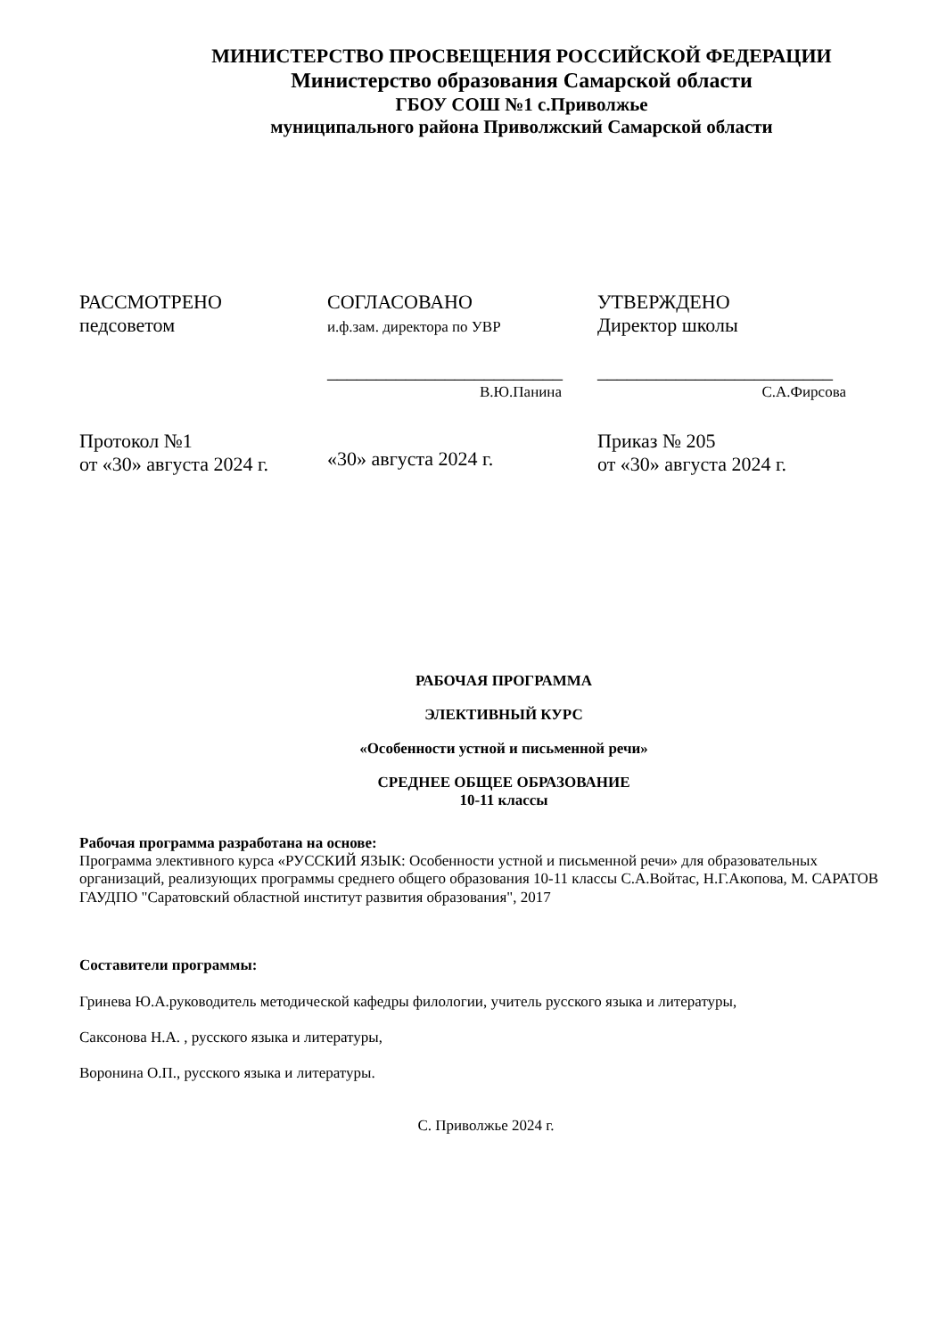МИНИСТЕРСТВО ПРОСВЕЩЕНИЯ РОССИЙСКОЙ ФЕДЕРАЦИИ
Министерство образования Самарской области
ГБОУ СОШ №1 с.Приволжье
муниципального района Приволжский Самарской области
| РАССМОТРЕНО педсоветом | СОГЛАСОВАНО и.ф.зам. директора по УВР ________________________ В.Ю.Панина | УТВЕРЖДЕНО Директор школы ________________________ С.А.Фирсова |
| Протокол №1 от «30» августа 2024 г. | «30» августа 2024 г. | Приказ № 205 от «30» августа 2024 г. |
РАБОЧАЯ ПРОГРАММА
ЭЛЕКТИВНЫЙ КУРС
«Особенности устной и письменной речи»
СРЕДНЕЕ ОБЩЕЕ ОБРАЗОВАНИЕ
10-11 классы
Рабочая программа разработана на основе:
Программа элективного курса «РУССКИЙ ЯЗЫК: Особенности устной и письменной речи» для образовательных организаций, реализующих программы среднего общего образования 10-11 классы С.А.Войтас, Н.Г.Акопова, М. САРАТОВ ГАУДПО "Саратовский областной институт развития образования", 2017
Составители программы:
Гринева Ю.А.руководитель методической кафедры филологии, учитель русского языка и литературы,
Саксонова Н.А. , русского языка и литературы,
Воронина О.П., русского языка и литературы.
С. Приволжье 2024 г.